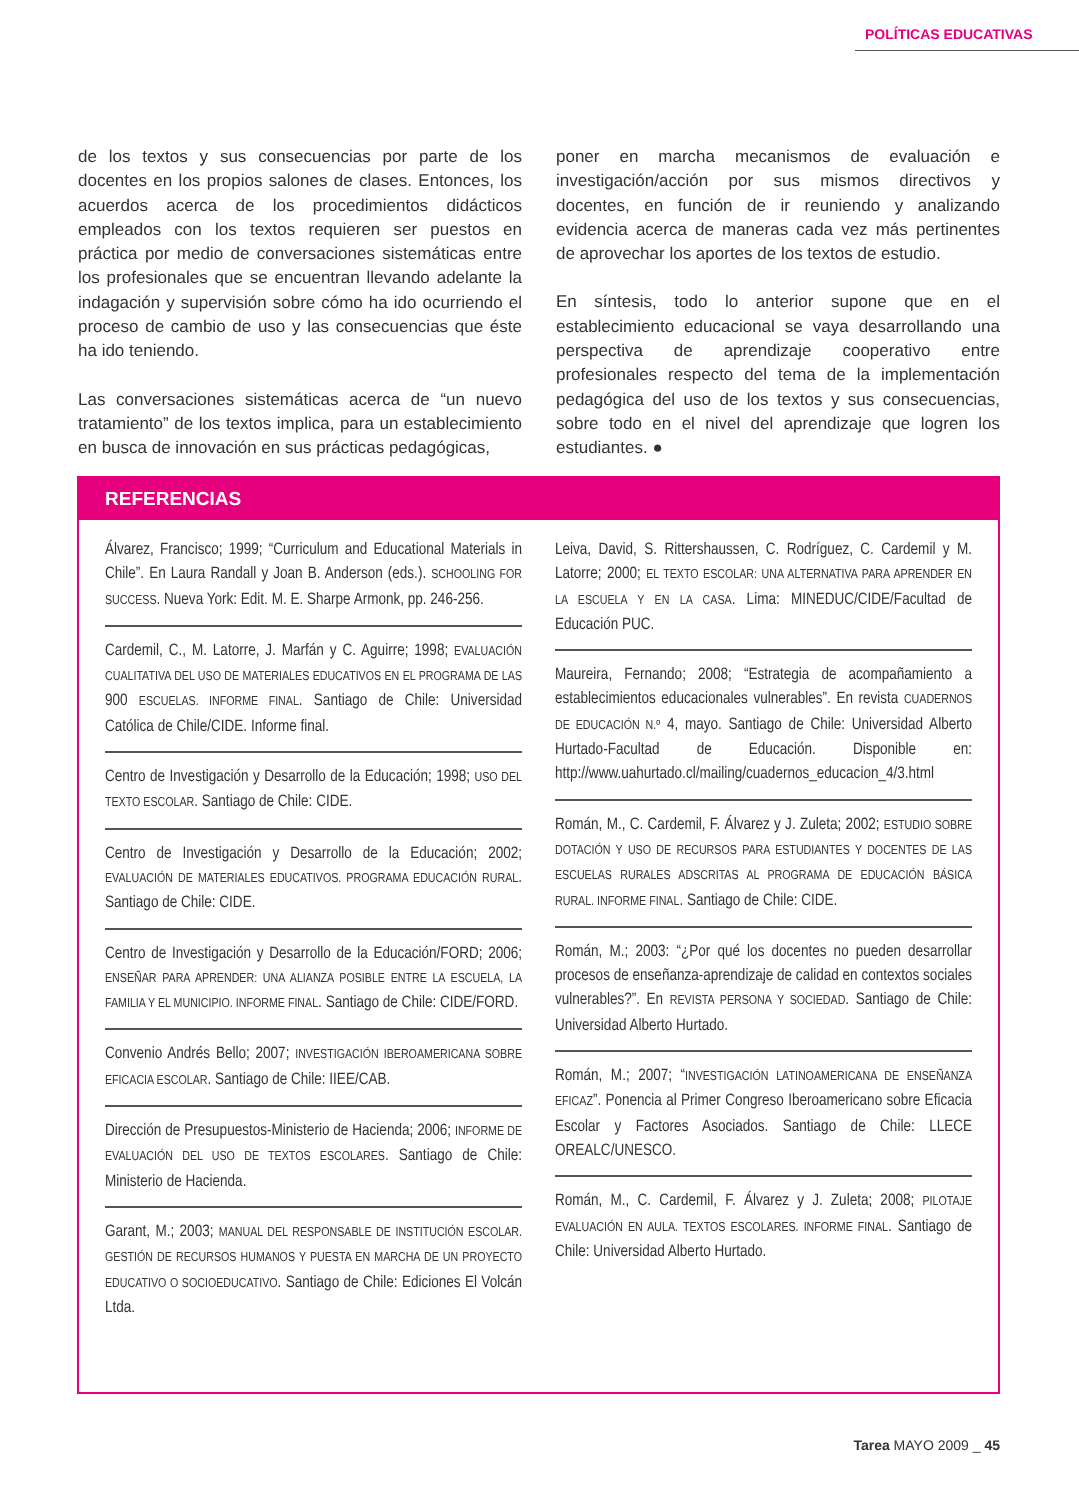POLÍTICAS EDUCATIVAS
de los textos y sus consecuencias por parte de los docentes en los propios salones de clases. Entonces, los acuerdos acerca de los procedimientos didácticos empleados con los textos requieren ser puestos en práctica por medio de conversaciones sistemáticas entre los profesionales que se encuentran llevando adelante la indagación y supervisión sobre cómo ha ido ocurriendo el proceso de cambio de uso y las consecuencias que éste ha ido teniendo.
Las conversaciones sistemáticas acerca de “un nuevo tratamiento” de los textos implica, para un establecimiento en busca de innovación en sus prácticas pedagógicas,
poner en marcha mecanismos de evaluación e investigación/acción por sus mismos directivos y docentes, en función de ir reuniendo y analizando evidencia acerca de maneras cada vez más pertinentes de aprovechar los aportes de los textos de estudio.
En síntesis, todo lo anterior supone que en el establecimiento educacional se vaya desarrollando una perspectiva de aprendizaje cooperativo entre profesionales respecto del tema de la implementación pedagógica del uso de los textos y sus consecuencias, sobre todo en el nivel del aprendizaje que logren los estudiantes. ●
REFERENCIAS
Álvarez, Francisco; 1999; “Curriculum and Educational Materials in Chile”. En Laura Randall y Joan B. Anderson (eds.). SCHOOLING FOR SUCCESS. Nueva York: Edit. M. E. Sharpe Armonk, pp. 246-256.
Cardemil, C., M. Latorre, J. Marfán y C. Aguirre; 1998; EVALUACIÓN CUALITATIVA DEL USO DE MATERIALES EDUCATIVOS EN EL PROGRAMA DE LAS 900 ESCUELAS. INFORME FINAL. Santiago de Chile: Universidad Católica de Chile/CIDE. Informe final.
Centro de Investigación y Desarrollo de la Educación; 1998; USO DEL TEXTO ESCOLAR. Santiago de Chile: CIDE.
Centro de Investigación y Desarrollo de la Educación; 2002; EVALUACIÓN DE MATERIALES EDUCATIVOS. PROGRAMA EDUCACIÓN RURAL. Santiago de Chile: CIDE.
Centro de Investigación y Desarrollo de la Educación/FORD; 2006; ENSEÑAR PARA APRENDER: UNA ALIANZA POSIBLE ENTRE LA ESCUELA, LA FAMILIA Y EL MUNICIPIO. INFORME FINAL. Santiago de Chile: CIDE/FORD.
Convenio Andrés Bello; 2007; INVESTIGACIÓN IBEROAMERICANA SOBRE EFICACIA ESCOLAR. Santiago de Chile: IIEE/CAB.
Dirección de Presupuestos-Ministerio de Hacienda; 2006; INFORME DE EVALUACIÓN DEL USO DE TEXTOS ESCOLARES. Santiago de Chile: Ministerio de Hacienda.
Garant, M.; 2003; MANUAL DEL RESPONSABLE DE INSTITUCIÓN ESCOLAR. GESTIÓN DE RECURSOS HUMANOS Y PUESTA EN MARCHA DE UN PROYECTO EDUCATIVO O SOCIOEDUCATIVO. Santiago de Chile: Ediciones El Volcán Ltda.
Leiva, David, S. Rittershaussen, C. Rodríguez, C. Cardemil y M. Latorre; 2000; EL TEXTO ESCOLAR: UNA ALTERNATIVA PARA APRENDER EN LA ESCUELA Y EN LA CASA. Lima: MINEDUC/CIDE/Facultad de Educación PUC.
Maureira, Fernando; 2008; “Estrategia de acompañamiento a establecimientos educacionales vulnerables”. En revista CUADERNOS DE EDUCACIÓN N.º 4, mayo. Santiago de Chile: Universidad Alberto Hurtado-Facultad de Educación. Disponible en: http://www.uahurtado.cl/mailing/cuadernos_educacion_4/3.html
Román, M., C. Cardemil, F. Álvarez y J. Zuleta; 2002; ESTUDIO SOBRE DOTACIÓN Y USO DE RECURSOS PARA ESTUDIANTES Y DOCENTES DE LAS ESCUELAS RURALES ADSCRITAS AL PROGRAMA DE EDUCACIÓN BÁSICA RURAL. INFORME FINAL. Santiago de Chile: CIDE.
Román, M.; 2003: “¿Por qué los docentes no pueden desarrollar procesos de enseñanza-aprendizaje de calidad en contextos sociales vulnerables?”. En REVISTA PERSONA Y SOCIEDAD. Santiago de Chile: Universidad Alberto Hurtado.
Román, M.; 2007; “INVESTIGACIÓN LATINOAMERICANA DE ENSEÑANZA EFICAZ”. Ponencia al Primer Congreso Iberoamericano sobre Eficacia Escolar y Factores Asociados. Santiago de Chile: LLECE OREALC/UNESCO.
Román, M., C. Cardemil, F. Álvarez y J. Zuleta; 2008; PILOTAJE EVALUACIÓN EN AULA. TEXTOS ESCOLARES. INFORME FINAL. Santiago de Chile: Universidad Alberto Hurtado.
Tarea MAYO 2009 _ 45